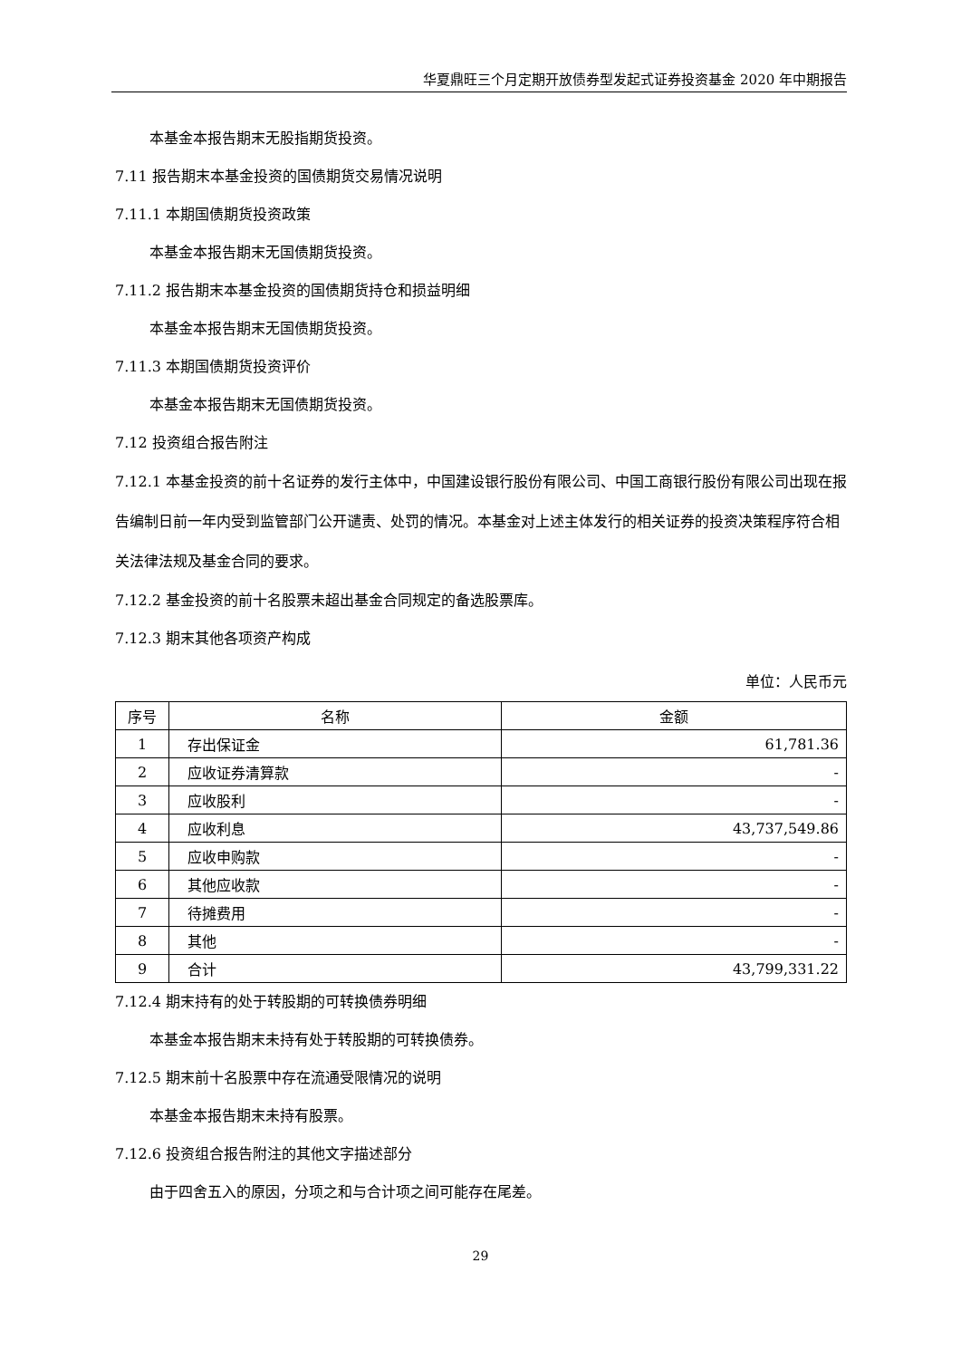华夏鼎旺三个月定期开放债券型发起式证券投资基金 2020 年中期报告
本基金本报告期末无股指期货投资。
7.11 报告期末本基金投资的国债期货交易情况说明
7.11.1 本期国债期货投资政策
本基金本报告期末无国债期货投资。
7.11.2 报告期末本基金投资的国债期货持仓和损益明细
本基金本报告期末无国债期货投资。
7.11.3 本期国债期货投资评价
本基金本报告期末无国债期货投资。
7.12 投资组合报告附注
7.12.1 本基金投资的前十名证券的发行主体中，中国建设银行股份有限公司、中国工商银行股份有限公司出现在报告编制日前一年内受到监管部门公开谴责、处罚的情况。本基金对上述主体发行的相关证券的投资决策程序符合相关法律法规及基金合同的要求。
7.12.2 基金投资的前十名股票未超出基金合同规定的备选股票库。
7.12.3 期末其他各项资产构成
单位：人民币元
| 序号 | 名称 | 金额 |
| --- | --- | --- |
| 1 | 存出保证金 | 61,781.36 |
| 2 | 应收证券清算款 | - |
| 3 | 应收股利 | - |
| 4 | 应收利息 | 43,737,549.86 |
| 5 | 应收申购款 | - |
| 6 | 其他应收款 | - |
| 7 | 待摊费用 | - |
| 8 | 其他 | - |
| 9 | 合计 | 43,799,331.22 |
7.12.4 期末持有的处于转股期的可转换债券明细
本基金本报告期末未持有处于转股期的可转换债券。
7.12.5 期末前十名股票中存在流通受限情况的说明
本基金本报告期末未持有股票。
7.12.6 投资组合报告附注的其他文字描述部分
由于四舍五入的原因，分项之和与合计项之间可能存在尾差。
29